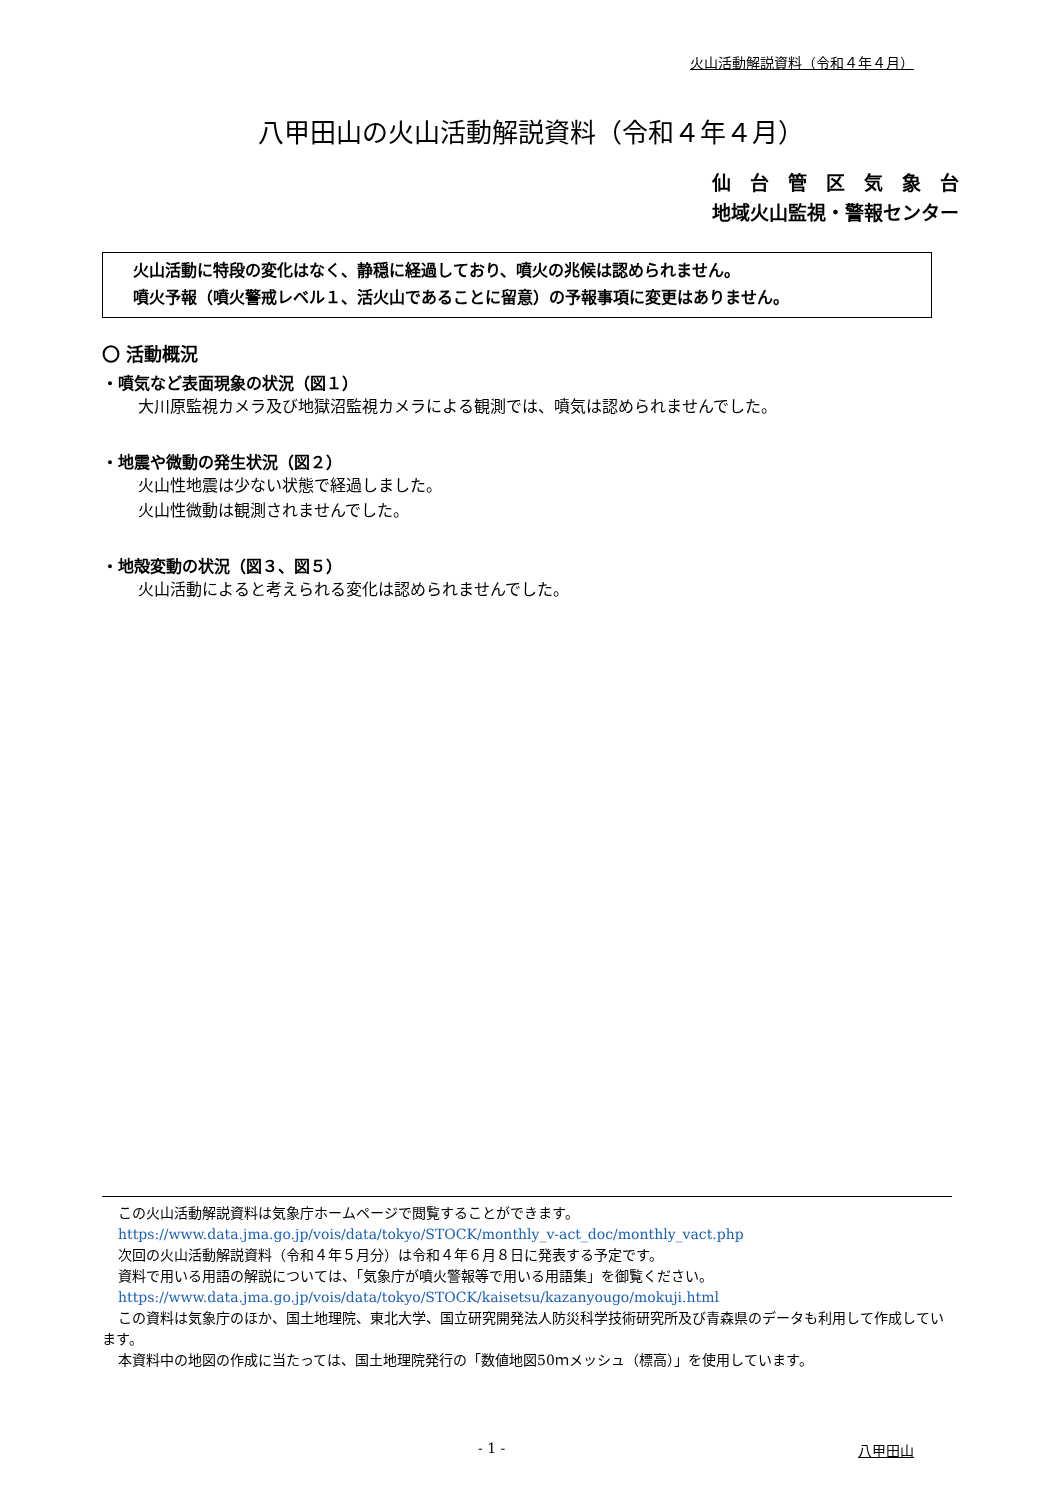火山活動解説資料（令和４年４月）
八甲田山の火山活動解説資料（令和４年４月）
仙　台　管　区　気　象　台
地域火山監視・警報センター
火山活動に特段の変化はなく、静穏に経過しており、噴火の兆候は認められません。
噴火予報（噴火警戒レベル１、活火山であることに留意）の予報事項に変更はありません。
〇 活動概況
・噴気など表面現象の状況（図１）
大川原監視カメラ及び地獄沼監視カメラによる観測では、噴気は認められませんでした。
・地震や微動の発生状況（図２）
火山性地震は少ない状態で経過しました。
火山性微動は観測されませんでした。
・地殻変動の状況（図３、図５）
火山活動によると考えられる変化は認められませんでした。
この火山活動解説資料は気象庁ホームページで閲覧することができます。
https://www.data.jma.go.jp/vois/data/tokyo/STOCK/monthly_v-act_doc/monthly_vact.php
次回の火山活動解説資料（令和４年５月分）は令和４年６月８日に発表する予定です。
資料で用いる用語の解説については、「気象庁が噴火警報等で用いる用語集」を御覧ください。
https://www.data.jma.go.jp/vois/data/tokyo/STOCK/kaisetsu/kazanyougo/mokuji.html
この資料は気象庁のほか、国土地理院、東北大学、国立研究開発法人防災科学技術研究所及び青森県のデータも利用して作成しています。
本資料中の地図の作成に当たっては、国土地理院発行の「数値地図50ｍメッシュ（標高）」を使用しています。
- 1 - 八甲田山